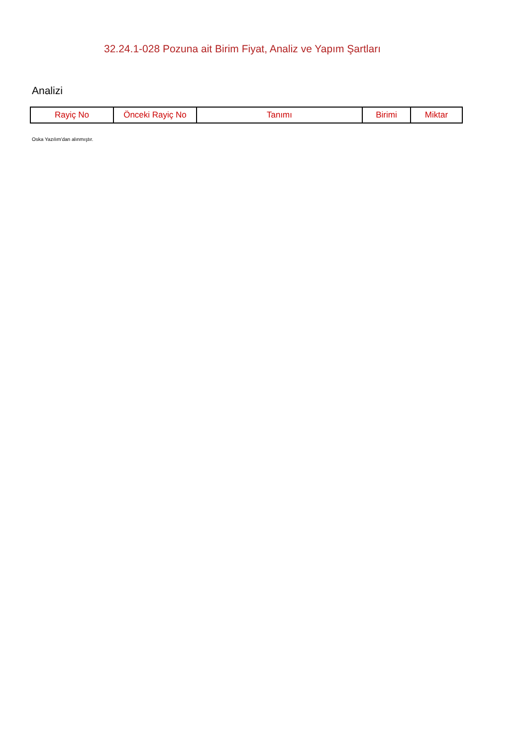32.24.1-028 Pozuna ait Birim Fiyat, Analiz ve Yapım Şartları
Analizi
| Rayiç No | Önceki Rayiç No | Tanımı | Birimi | Miktar |
| --- | --- | --- | --- | --- |
Oska Yazılım'dan alınmıştır.